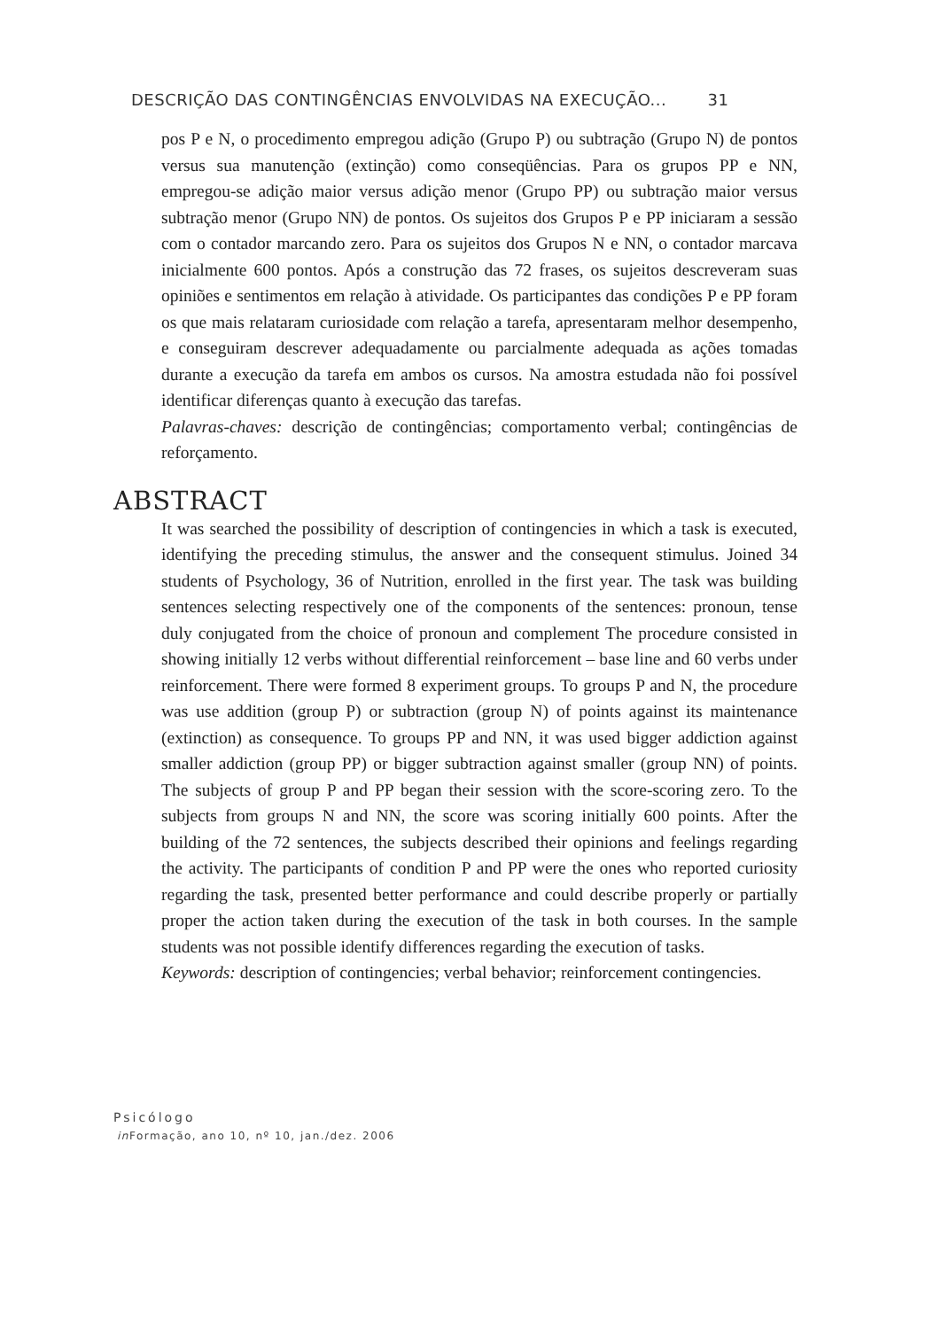DESCRIÇÃO DAS CONTINGÊNCIAS ENVOLVIDAS NA EXECUÇÃO... 31
pos P e N, o procedimento empregou adição (Grupo P) ou subtração (Grupo N) de pontos versus sua manutenção (extinção) como conseqüências. Para os grupos PP e NN, empregou-se adição maior versus adição menor (Grupo PP) ou subtração maior versus subtração menor (Grupo NN) de pontos. Os sujeitos dos Grupos P e PP iniciaram a sessão com o contador marcando zero. Para os sujeitos dos Grupos N e NN, o contador marcava inicialmente 600 pontos. Após a construção das 72 frases, os sujeitos descreveram suas opiniões e sentimentos em relação à atividade. Os participantes das condições P e PP foram os que mais relataram curiosidade com relação a tarefa, apresentaram melhor desempenho, e conseguiram descrever adequadamente ou parcialmente adequada as ações tomadas durante a execução da tarefa em ambos os cursos. Na amostra estudada não foi possível identificar diferenças quanto à execução das tarefas.
Palavras-chaves: descrição de contingências; comportamento verbal; contingências de reforçamento.
ABSTRACT
It was searched the possibility of description of contingencies in which a task is executed, identifying the preceding stimulus, the answer and the consequent stimulus. Joined 34 students of Psychology, 36 of Nutrition, enrolled in the first year. The task was building sentences selecting respectively one of the components of the sentences: pronoun, tense duly conjugated from the choice of pronoun and complement The procedure consisted in showing initially 12 verbs without differential reinforcement – base line and 60 verbs under reinforcement. There were formed 8 experiment groups. To groups P and N, the procedure was use addition (group P) or subtraction (group N) of points against its maintenance (extinction) as consequence. To groups PP and NN, it was used bigger addiction against smaller addiction (group PP) or bigger subtraction against smaller (group NN) of points. The subjects of group P and PP began their session with the score-scoring zero. To the subjects from groups N and NN, the score was scoring initially 600 points. After the building of the 72 sentences, the subjects described their opinions and feelings regarding the activity. The participants of condition P and PP were the ones who reported curiosity regarding the task, presented better performance and could describe properly or partially proper the action taken during the execution of the task in both courses. In the sample students was not possible identify differences regarding the execution of tasks.
Keywords: description of contingencies; verbal behavior; reinforcement contingencies.
Psicólogo
in Formação, ano 10, nº 10, jan./dez. 2006